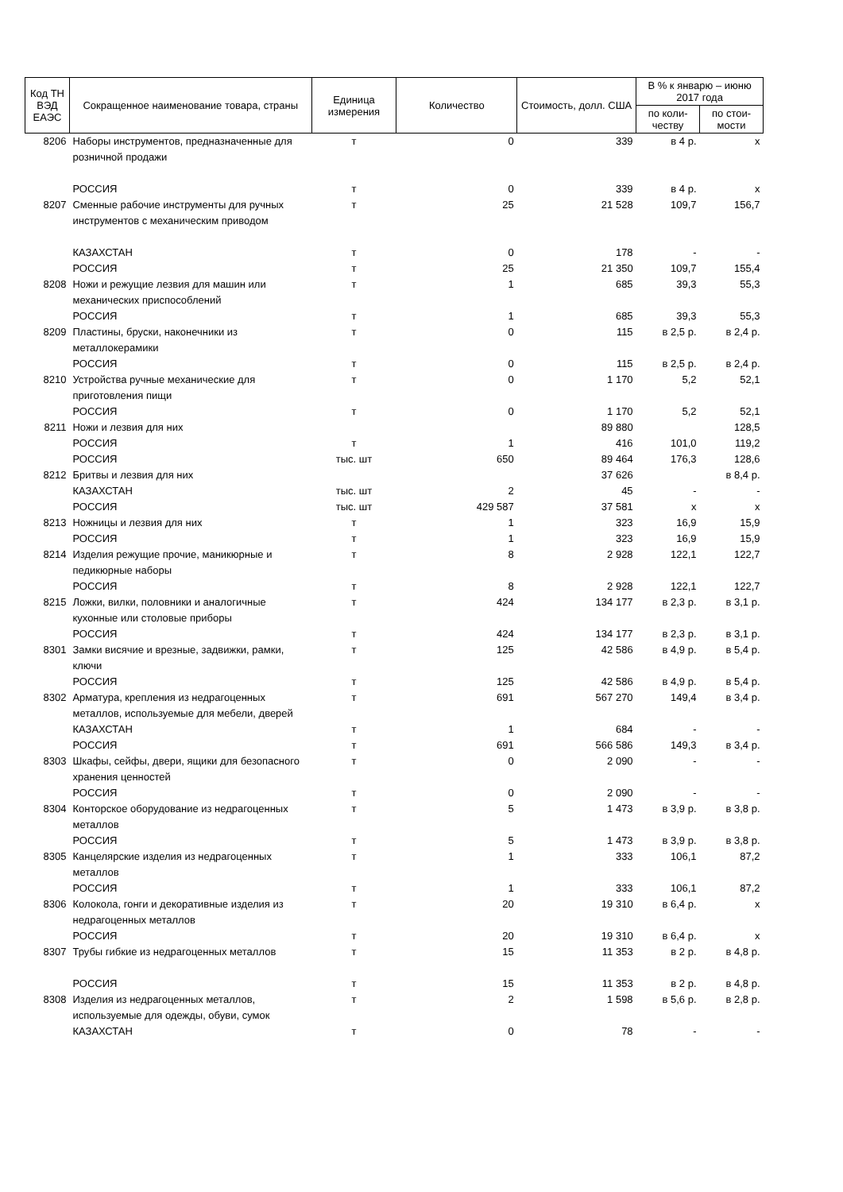| Код ТН ВЭД ЕАЭС | Сокращенное наименование товара, страны | Единица измерения | Количество | Стоимость, долл. США | В % к январю – июню 2017 года | |
| --- | --- | --- | --- | --- | --- | --- |
| | | | | | по коли-честву | по стои-мости |
| 8206 | Наборы инструментов, предназначенные для розничной продажи | т | 0 | 339 | в 4 р. | х |
| | РОССИЯ | т | 0 | 339 | в 4 р. | х |
| 8207 | Сменные рабочие инструменты для ручных инструментов с механическим приводом | т | 25 | 21 528 | 109,7 | 156,7 |
| | КАЗАХСТАН | т | 0 | 178 | - | - |
| | РОССИЯ | т | 25 | 21 350 | 109,7 | 155,4 |
| 8208 | Ножи и режущие лезвия для машин или механических приспособлений | т | 1 | 685 | 39,3 | 55,3 |
| | РОССИЯ | т | 1 | 685 | 39,3 | 55,3 |
| 8209 | Пластины, бруски, наконечники из металлокерамики | т | 0 | 115 | в 2,5 р. | в 2,4 р. |
| | РОССИЯ | т | 0 | 115 | в 2,5 р. | в 2,4 р. |
| 8210 | Устройства ручные механические для приготовления пищи | т | 0 | 1 170 | 5,2 | 52,1 |
| | РОССИЯ | т | 0 | 1 170 | 5,2 | 52,1 |
| 8211 | Ножи и лезвия для них | | | 89 880 | | 128,5 |
| | РОССИЯ | т | 1 | 416 | 101,0 | 119,2 |
| | РОССИЯ | тыс. шт | 650 | 89 464 | 176,3 | 128,6 |
| 8212 | Бритвы и лезвия для них | | | 37 626 | | в 8,4 р. |
| | КАЗАХСТАН | тыс. шт | 2 | 45 | - | - |
| | РОССИЯ | тыс. шт | 429 587 | 37 581 | х | х |
| 8213 | Ножницы и лезвия для них | т | 1 | 323 | 16,9 | 15,9 |
| | РОССИЯ | т | 1 | 323 | 16,9 | 15,9 |
| 8214 | Изделия режущие прочие, маникюрные и педикюрные наборы | т | 8 | 2 928 | 122,1 | 122,7 |
| | РОССИЯ | т | 8 | 2 928 | 122,1 | 122,7 |
| 8215 | Ложки, вилки, половники и аналогичные кухонные или столовые приборы | т | 424 | 134 177 | в 2,3 р. | в 3,1 р. |
| | РОССИЯ | т | 424 | 134 177 | в 2,3 р. | в 3,1 р. |
| 8301 | Замки висячие и врезные, задвижки, рамки, ключи | т | 125 | 42 586 | в 4,9 р. | в 5,4 р. |
| | РОССИЯ | т | 125 | 42 586 | в 4,9 р. | в 5,4 р. |
| 8302 | Арматура, крепления из недрагоценных металлов, используемые для мебели, дверей | т | 691 | 567 270 | 149,4 | в 3,4 р. |
| | КАЗАХСТАН | т | 1 | 684 | - | - |
| | РОССИЯ | т | 691 | 566 586 | 149,3 | в 3,4 р. |
| 8303 | Шкафы, сейфы, двери, ящики для безопасного хранения ценностей | т | 0 | 2 090 | - | - |
| | РОССИЯ | т | 0 | 2 090 | - | - |
| 8304 | Конторское оборудование из недрагоценных металлов | т | 5 | 1 473 | в 3,9 р. | в 3,8 р. |
| | РОССИЯ | т | 5 | 1 473 | в 3,9 р. | в 3,8 р. |
| 8305 | Канцелярские изделия из недрагоценных металлов | т | 1 | 333 | 106,1 | 87,2 |
| | РОССИЯ | т | 1 | 333 | 106,1 | 87,2 |
| 8306 | Колокола, гонги и декоративные изделия из недрагоценных металлов | т | 20 | 19 310 | в 6,4 р. | х |
| | РОССИЯ | т | 20 | 19 310 | в 6,4 р. | х |
| 8307 | Трубы гибкие из недрагоценных металлов | т | 15 | 11 353 | в 2 р. | в 4,8 р. |
| | РОССИЯ | т | 15 | 11 353 | в 2 р. | в 4,8 р. |
| 8308 | Изделия из недрагоценных металлов, используемые для одежды, обуви, сумок | т | 2 | 1 598 | в 5,6 р. | в 2,8 р. |
| | КАЗАХСТАН | т | 0 | 78 | - | - |